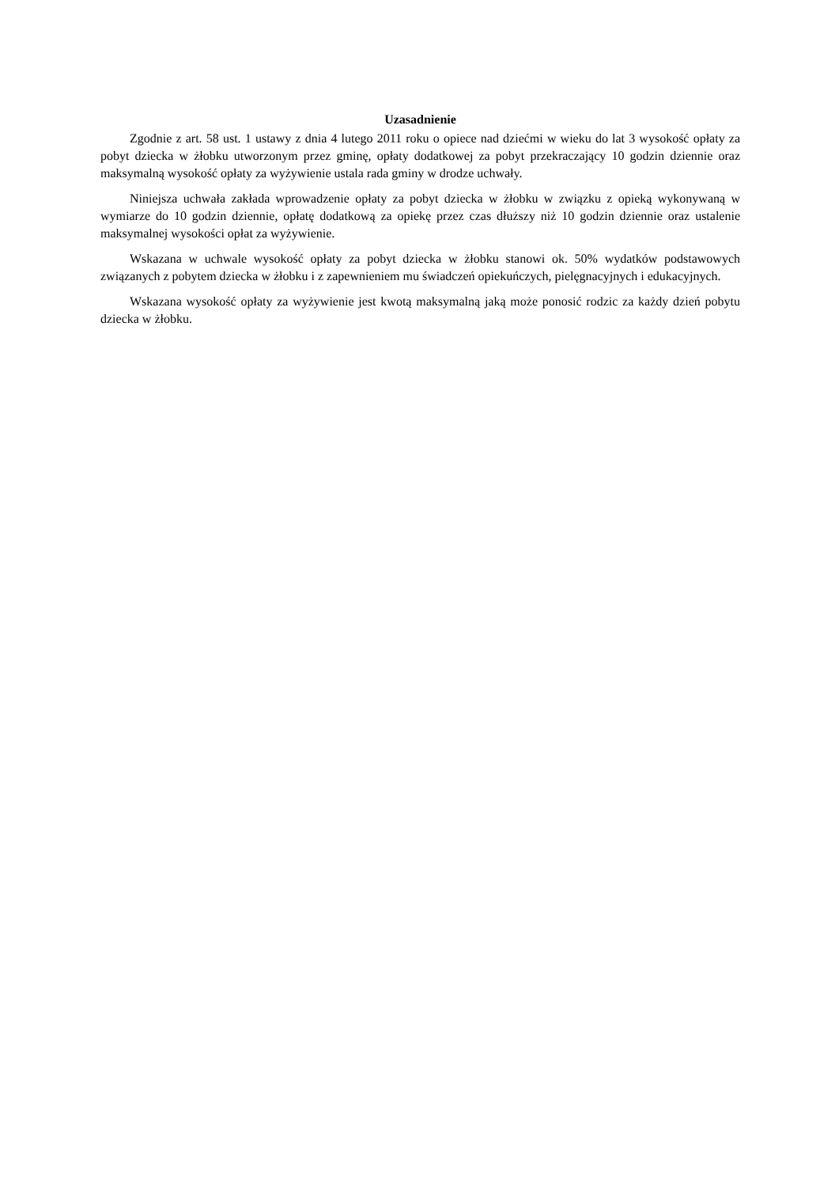Uzasadnienie
Zgodnie z art. 58 ust. 1 ustawy z dnia 4 lutego 2011 roku o opiece nad dziećmi w wieku do lat 3 wysokość opłaty za pobyt dziecka w żłobku utworzonym przez gminę, opłaty dodatkowej za pobyt przekraczający 10 godzin dziennie oraz maksymalną wysokość opłaty za wyżywienie ustala rada gminy w drodze uchwały.
Niniejsza uchwała zakłada wprowadzenie opłaty za pobyt dziecka w żłobku w związku z opieką wykonywaną w wymiarze do 10 godzin dziennie, opłatę dodatkową za opiekę przez czas dłuższy niż 10 godzin dziennie oraz ustalenie maksymalnej wysokości opłat za wyżywienie.
Wskazana w uchwale wysokość opłaty za pobyt dziecka w żłobku stanowi ok. 50% wydatków podstawowych związanych z pobytem dziecka w żłobku i z zapewnieniem mu świadczeń opiekuńczych, pielęgnacyjnych i edukacyjnych.
Wskazana wysokość opłaty za wyżywienie jest kwotą maksymalną jaką może ponosić rodzic za każdy dzień pobytu dziecka w żłobku.